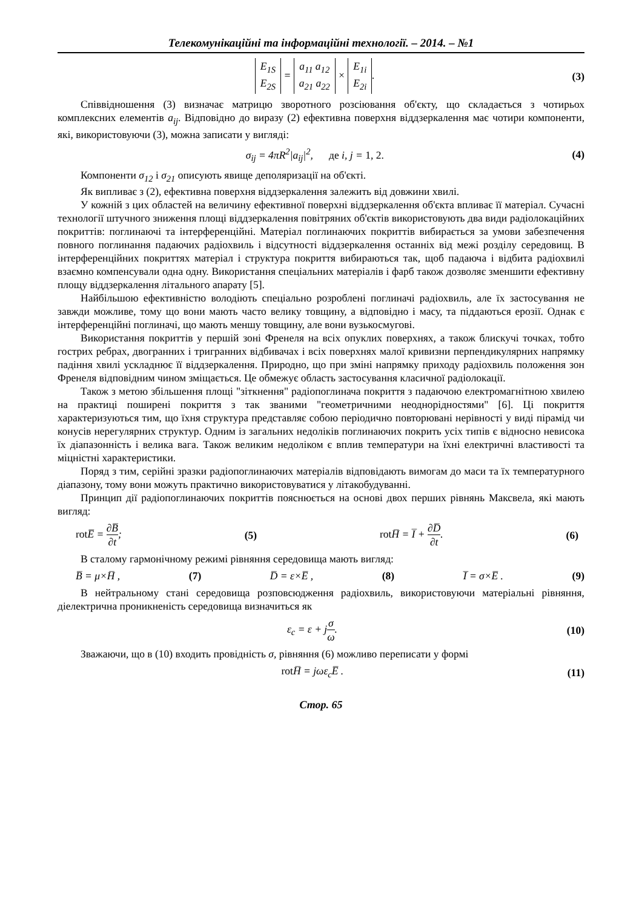Телекомунікаційні та інформаційні технології. – 2014. – №1
E<sub>1S</sub>
E<sub>2S</sub> = a<sub>11</sub> a<sub>12</sub>
a<sub>21</sub> a<sub>22</sub> × E<sub>1i</sub>
E<sub>2i</sub>.
(3)
Співвідношення (3) визначає матрицю зворотного розсіювання об'єкту, що складається з чотирьох комплексних елементів a<sub>ij</sub>. Відповідно до виразу (2) ефективна поверхня віддзеркалення має чотири компоненти, які, використовуючи (3), можна записати у вигляді:
σ<sub>ij</sub> = 4πR<sup>2</sup>|a<sub>ij</sub>|<sup>2</sup>, де i, j = 1, 2.
(4)
Компоненти σ<sub>12</sub> і σ<sub>21</sub> описують явище деполяризації на об'єкті.
Як випливає з (2), ефективна поверхня віддзеркалення залежить від довжини хвилі.
У кожній з цих областей на величину ефективної поверхні віддзеркалення об'єкта впливає її матеріал. Сучасні технології штучного зниження площі віддзеркалення повітряних об'єктів використовують два види радіолокаційних покриттів: поглинаючі та інтерференційні. Матеріал поглинаючих покриттів вибирається за умови забезпечення повного поглинання падаючих радіохвиль і відсутності віддзеркалення останніх від межі розділу середовищ. В інтерференційних покриттях матеріал і структура покриття вибираються так, щоб падаюча і відбита радіохвилі взаємно компенсували одна одну. Використання спеціальних матеріалів і фарб також дозволяє зменшити ефективну площу віддзеркалення літального апарату [5].
Найбільшою ефективністю володіють спеціально розроблені поглиначі радіохвиль, але їх застосування не завжди можливе, тому що вони мають часто велику товщину, а відповідно і масу, та піддаються ерозії. Однак є інтерференційні поглиначі, що мають меншу товщину, але вони вузькосмугові.
Використання покриттів у першій зоні Френеля на всіх опуклих поверхнях, а також блискучі точках, тобто гострих ребрах, двогранних і тригранних відбивачах і всіх поверхнях малої кривизни перпендикулярних напрямку падіння хвилі ускладнює її віддзеркалення. Природно, що при зміні напрямку приходу радіохвиль положення зон Френеля відповідним чином зміщається. Це обмежує область застосування класичної радіолокації.
Також з метою збільшення площі "зіткнення" радіопоглинача покриття з падаючою електромагнітною хвилею на практиці поширені покриття з так званими "геометричними неоднорідностями" [6]. Ці покриття характеризуються тим, що їхня структура представляє собою періодично повторювані нерівності у виді пірамід чи конусів нерегулярних структур. Одним із загальних недоліків поглинаючих покрить усіх типів є відносно невисока їх діапазонність і велика вага. Також великим недоліком є вплив температури на їхні електричні властивості та міцністні характеристики.
Поряд з тим, серійні зразки радіопоглинаючих матеріалів відповідають вимогам до маси та їх температурного діапазону, тому вони можуть практично використовуватися у літакобудуванні.
Принцип дії радіопоглинаючих покриттів пояснюється на основі двох перших рівнянь Максвела, які мають вигляд:
rot E̅ = ∂B̅ ∂t; (5) rot H̅ = I̅ + ∂D̅ ∂t. (6)
В сталому гармонічному режимі рівняння середовища мають вигляд:
B̅ = μ×H̅ , (7) D̅ = ε×E̅ , (8) I̅ = σ×E̅ . (9)
В нейтральному стані середовища розповсюдження радіохвиль, використовуючи матеріальні рівняння, діелектрична проникненість середовища визначиться як
ε<sub>c</sub> = ε + jσ ω. (10)
Зважаючи, що в (10) входить провідність σ, рівняння (6) можливо переписати у формі
rot H̅ = jωε<sub>c</sub>E̅ . (11)
Стор. 65